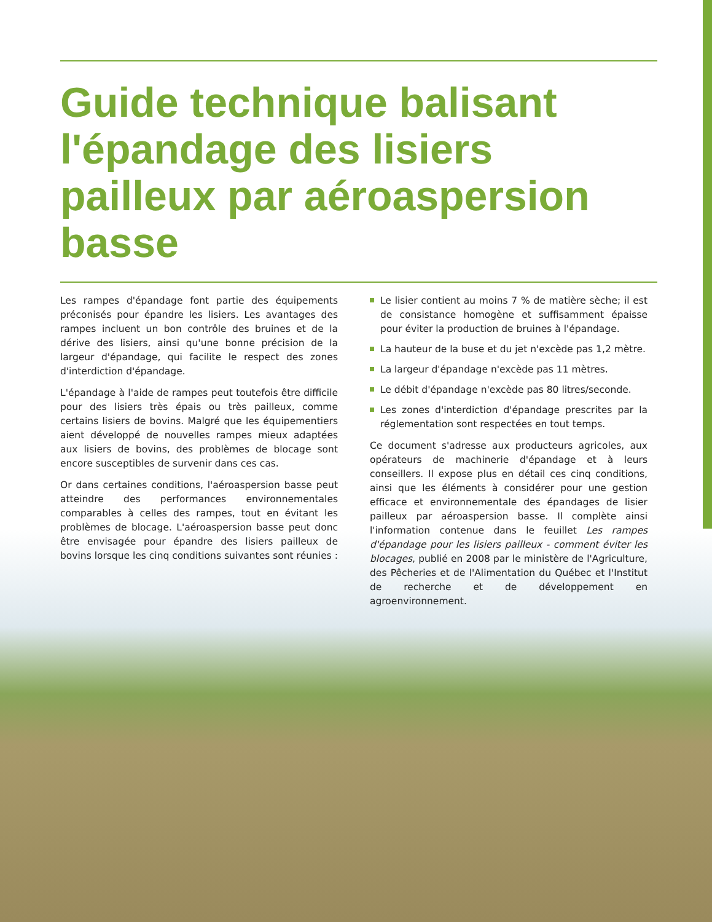Guide technique balisant l'épandage des lisiers pailleux par aéroaspersion basse
Les rampes d'épandage font partie des équipements préconisés pour épandre les lisiers. Les avantages des rampes incluent un bon contrôle des bruines et de la dérive des lisiers, ainsi qu'une bonne précision de la largeur d'épandage, qui facilite le respect des zones d'interdiction d'épandage.
L'épandage à l'aide de rampes peut toutefois être difficile pour des lisiers très épais ou très pailleux, comme certains lisiers de bovins. Malgré que les équipementiers aient développé de nouvelles rampes mieux adaptées aux lisiers de bovins, des problèmes de blocage sont encore susceptibles de survenir dans ces cas.
Or dans certaines conditions, l'aéroaspersion basse peut atteindre des performances environnementales comparables à celles des rampes, tout en évitant les problèmes de blocage. L'aéroaspersion basse peut donc être envisagée pour épandre des lisiers pailleux de bovins lorsque les cinq conditions suivantes sont réunies :
Le lisier contient au moins 7 % de matière sèche; il est de consistance homogène et suffisamment épaisse pour éviter la production de bruines à l'épandage.
La hauteur de la buse et du jet n'excède pas 1,2 mètre.
La largeur d'épandage n'excède pas 11 mètres.
Le débit d'épandage n'excède pas 80 litres/seconde.
Les zones d'interdiction d'épandage prescrites par la réglementation sont respectées en tout temps.
Ce document s'adresse aux producteurs agricoles, aux opérateurs de machinerie d'épandage et à leurs conseillers. Il expose plus en détail ces cinq conditions, ainsi que les éléments à considérer pour une gestion efficace et environnementale des épandages de lisier pailleux par aéroaspersion basse. Il complète ainsi l'information contenue dans le feuillet Les rampes d'épandage pour les lisiers pailleux - comment éviter les blocages, publié en 2008 par le ministère de l'Agriculture, des Pêcheries et de l'Alimentation du Québec et l'Institut de recherche et de développement en agroenvironnement.